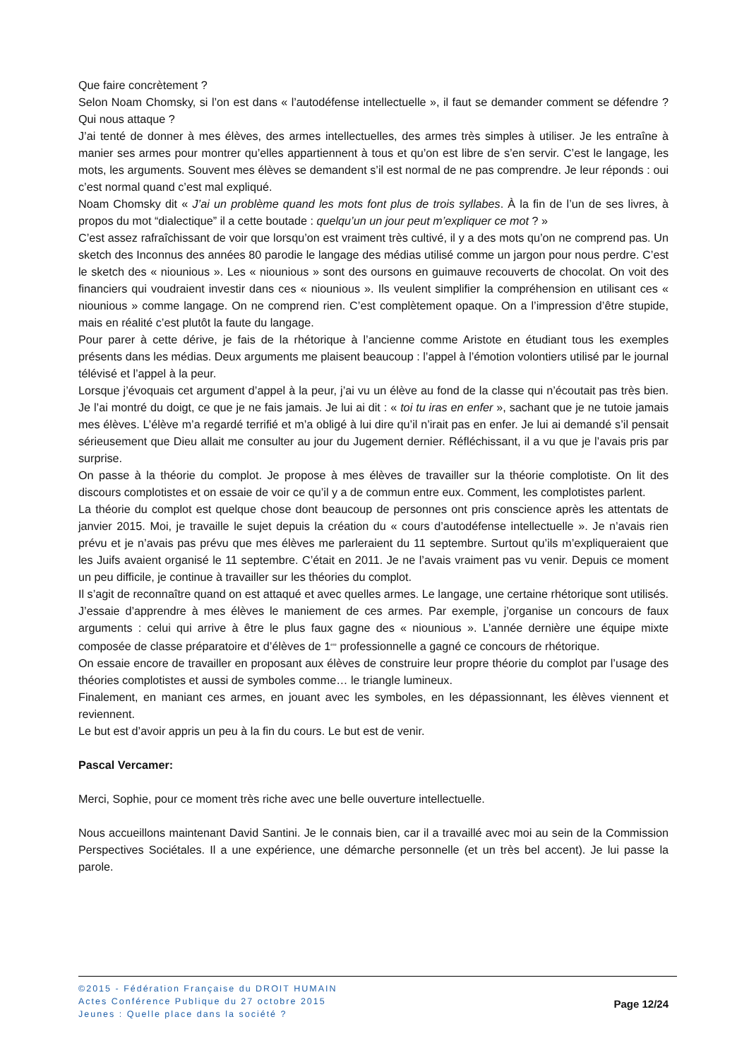Que faire concrètement ?
Selon Noam Chomsky, si l’on est dans « l’autodéfense intellectuelle », il faut se demander comment se défendre ? Qui nous attaque ?
J’ai tenté de donner à mes élèves, des armes intellectuelles, des armes très simples à utiliser. Je les entraîne à manier ses armes pour montrer qu’elles appartiennent à tous et qu’on est libre de s’en servir. C’est le langage, les mots, les arguments. Souvent mes élèves se demandent s’il est normal de ne pas comprendre. Je leur réponds : oui c’est normal quand c’est mal expliqué.
Noam Chomsky dit « J’ai un problème quand les mots font plus de trois syllabes. À la fin de l’un de ses livres, à propos du mot “dialectique” il a cette boutade : quelqu’un un jour peut m’expliquer ce mot ? »
C’est assez rafraîchissant de voir que lorsqu’on est vraiment très cultivé, il y a des mots qu’on ne comprend pas. Un sketch des Inconnus des années 80 parodie le langage des médias utilisé comme un jargon pour nous perdre. C’est le sketch des « niounious ». Les « niounious » sont des oursons en guimauve recouverts de chocolat. On voit des financiers qui voudraient investir dans ces « niounious ». Ils veulent simplifier la compréhension en utilisant ces « niounious » comme langage. On ne comprend rien. C’est complètement opaque. On a l’impression d’être stupide, mais en réalité c’est plutôt la faute du langage.
Pour parer à cette dérive, je fais de la rhétorique à l’ancienne comme Aristote en étudiant tous les exemples présents dans les médias. Deux arguments me plaisent beaucoup : l’appel à l’émotion volontiers utilisé par le journal télévisé et l’appel à la peur.
Lorsque j’évoquais cet argument d’appel à la peur, j’ai vu un élève au fond de la classe qui n’écoutait pas très bien. Je l’ai montré du doigt, ce que je ne fais jamais. Je lui ai dit : « toi tu iras en enfer », sachant que je ne tutoie jamais mes élèves. L’élève m’a regardé terrifié et m’a obligé à lui dire qu’il n’irait pas en enfer. Je lui ai demandé s’il pensait sérieusement que Dieu allait me consulter au jour du Jugement dernier. Réfléchissant, il a vu que je l’avais pris par surprise.
On passe à la théorie du complot. Je propose à mes élèves de travailler sur la théorie complotiste. On lit des discours complotistes et on essaie de voir ce qu’il y a de commun entre eux. Comment, les complotistes parlent.
La théorie du complot est quelque chose dont beaucoup de personnes ont pris conscience après les attentats de janvier 2015. Moi, je travaille le sujet depuis la création du « cours d’autodéfense intellectuelle ». Je n’avais rien prévu et je n’avais pas prévu que mes élèves me parleraient du 11 septembre. Surtout qu’ils m’expliqueraient que les Juifs avaient organisé le 11 septembre. C’était en 2011. Je ne l’avais vraiment pas vu venir. Depuis ce moment un peu difficile, je continue à travailler sur les théories du complot.
Il s’agit de reconnaître quand on est attaqué et avec quelles armes. Le langage, une certaine rhétorique sont utilisés. J’essaie d’apprendre à mes élèves le maniement de ces armes. Par exemple, j’organise un concours de faux arguments : celui qui arrive à être le plus faux gagne des « niounious ». L’année dernière une équipe mixte composée de classe préparatoire et d’élèves de 1<sup>ere</sup> professionnelle a gagné ce concours de rhétorique.
On essaie encore de travailler en proposant aux élèves de construire leur propre théorie du complot par l’usage des théories complotistes et aussi de symboles comme… le triangle lumineux.
Finalement, en maniant ces armes, en jouant avec les symboles, en les dépassionnant, les élèves viennent et reviennent.
Le but est d’avoir appris un peu à la fin du cours. Le but est de venir.
Pascal Vercamer:
Merci, Sophie, pour ce moment très riche avec une belle ouverture intellectuelle.
Nous accueillons maintenant David Santini. Je le connais bien, car il a travaillé avec moi au sein de la Commission Perspectives Sociétales. Il a une expérience, une démarche personnelle (et un très bel accent). Je lui passe la parole.
©2015 - Fédération Française du DROIT HUMAIN
Actes Conférence Publique du 27 octobre 2015
Jeunes : Quelle place dans la société ?
Page 12/24